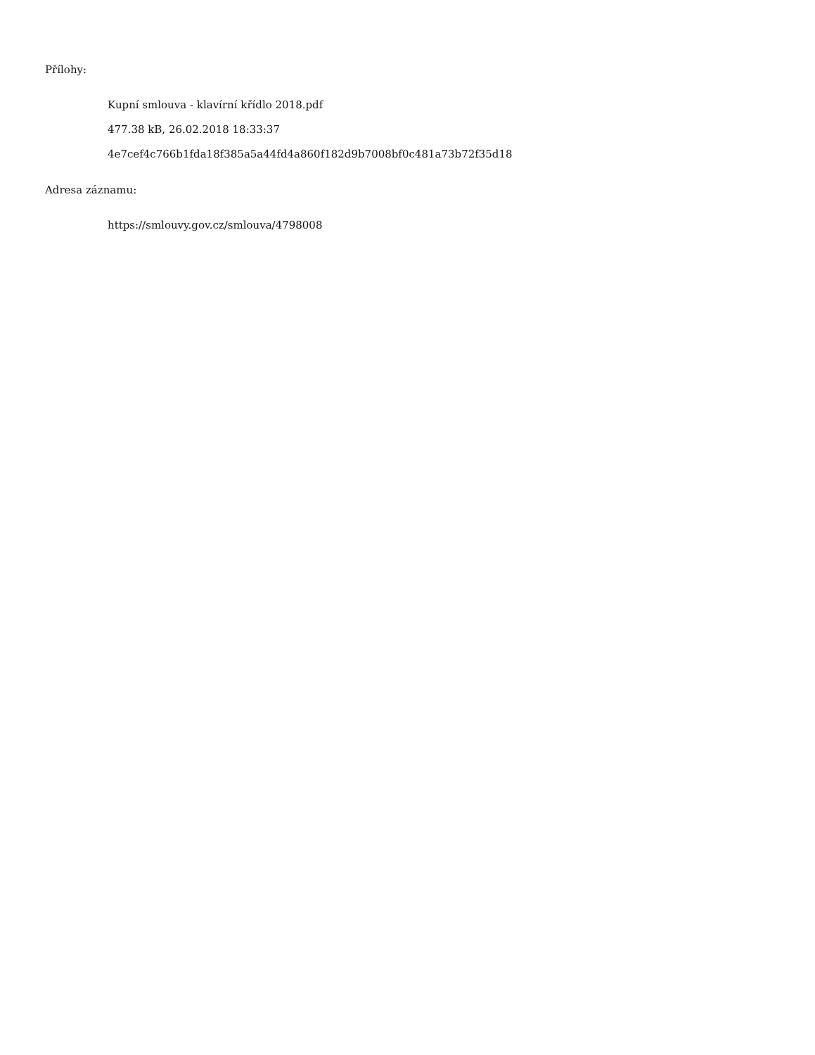Přílohy:
Kupní smlouva - klavírní křídlo 2018.pdf
477.38 kB, 26.02.2018 18:33:37
4e7cef4c766b1fda18f385a5a44fd4a860f182d9b7008bf0c481a73b72f35d18
Adresa záznamu:
https://smlouvy.gov.cz/smlouva/4798008